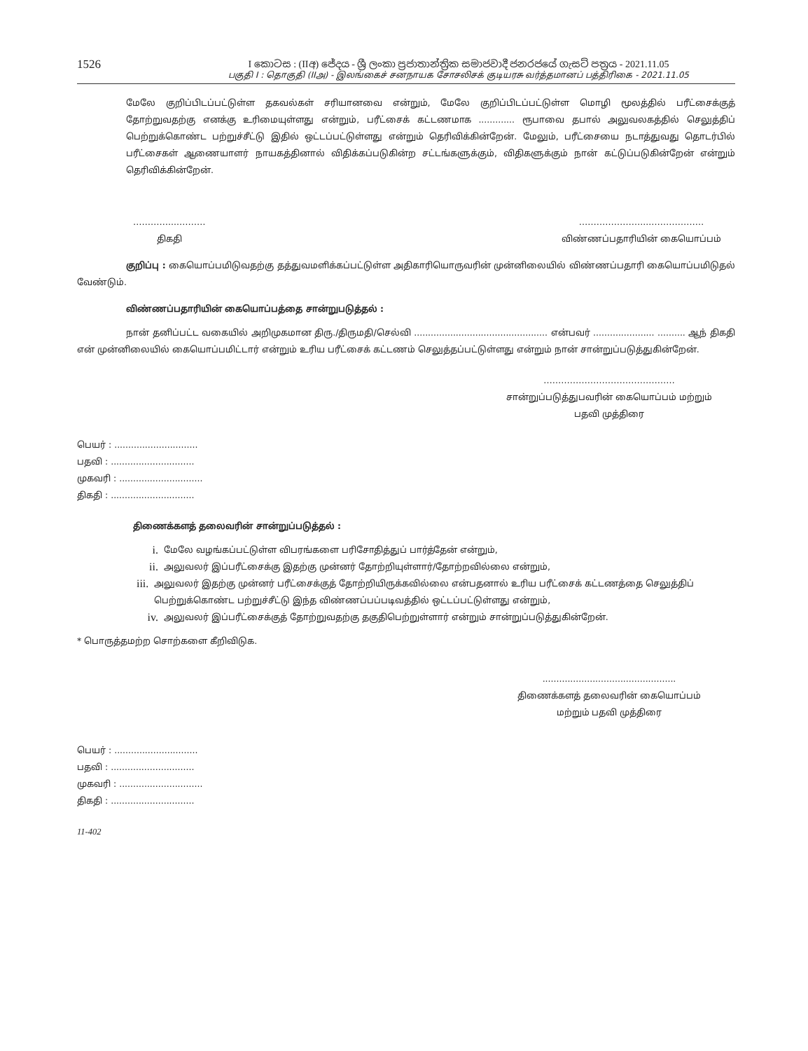1526
I කොටස : (IIඅ) ජේදය - ශ්‍රී ලංකා ප්‍රජාතාන්ත්‍රික සමාජවාදී ජනරජයේ ගැසට් පත්‍රය - 2021.11.05
பகுதி I : தொகுதி (IIஅ) - இலங்கைச் சனநாயக சோசலிசக் குடியரசு வர்த்தமானப் பத்திரிகை - 2021.11.05
மேலே குறிப்பிடப்பட்டுள்ள தகவல்கள் சரியானவை என்றும், மேலே குறிப்பிடப்பட்டுள்ள மொழி மூலத்தில் பரீட்சைக்குத் தோற்றுவதற்கு எனக்கு உரிமையுள்ளது என்றும், பரீட்சைக் கட்டணமாக ............. ரூபாவை தபால் அலுவலகத்தில் செலுத்திப் பெற்றுக்கொண்ட பற்றுச்சீட்டு இதில் ஒட்டப்பட்டுள்ளது என்றும் தெரிவிக்கின்றேன். மேலும், பரீட்சையை நடாத்துவது தொடர்பில் பரீட்சைகள் ஆணையாளர் நாயகத்தினால் விதிக்கப்படுகின்ற சட்டங்களுக்கும், விதிகளுக்கும் நான் கட்டுப்படுகின்றேன் என்றும் தெரிவிக்கின்றேன்.
…………....………
திகதி
…………………....………………
விண்ணப்பதாரியின் கையொப்பம்
குறிப்பு : கையொப்பமிடுவதற்கு தத்துவமளிக்கப்பட்டுள்ள அதிகாரியொருவரின் முன்னிலையில் விண்ணப்பதாரி கையொப்பமிடுதல் வேண்டும்.
விண்ணப்பதாரியின் கையொப்பத்தை சான்றுபடுத்தல் :
நான் தனிப்பட்ட வகையில் அறிமுகமான திரு./திருமதி/செல்வி ................................................ என்பவர் ...................... .......... ஆந் திகதி என் முன்னிலையில் கையொப்பமிட்டார் என்றும் உரிய பரீட்சைக் கட்டணம் செலுத்தப்பட்டுள்ளது என்றும் நான் சான்றுப்படுத்துகின்றேன்.
………………………………………
சான்றுப்படுத்துபவரின் கையொப்பம் மற்றும்
பதவி முத்திரை
பெயர் : ..............................
பதவி : ..............................
முகவரி : ..............................
திகதி : ..............................
திணைக்களத் தலைவரின் சான்றுப்படுத்தல் :
i. மேலே வழங்கப்பட்டுள்ள விபரங்களை பரிசோதித்துப் பார்த்தேன் என்றும்,
ii. அலுவலர் இப்பரீட்சைக்கு இதற்கு முன்னர் தோற்றியுள்ளார்/தோற்றவில்லை என்றும்,
iii. அலுவலர் இதற்கு முன்னர் பரீட்சைக்குத் தோற்றியிருக்கவில்லை என்பதனால் உரிய பரீட்சைக் கட்டணத்தை செலுத்திப் பெற்றுக்கொண்ட பற்றுச்சீட்டு இந்த விண்ணப்பப்படிவத்தில் ஒட்டப்பட்டுள்ளது என்றும்,
iv. அலுவலர் இப்பரீட்சைக்குத் தோற்றுவதற்கு தகுதிபெற்றுள்ளார் என்றும் சான்றுப்படுத்துகின்றேன்.
* பொருத்தமற்ற சொற்களை கீறிவிடுக.
................................................
திணைக்களத் தலைவரின் கையொப்பம்
மற்றும் பதவி முத்திரை
பெயர் : ..............................
பதவி : ..............................
முகவரி : ..............................
திகதி : ..............................
11-402